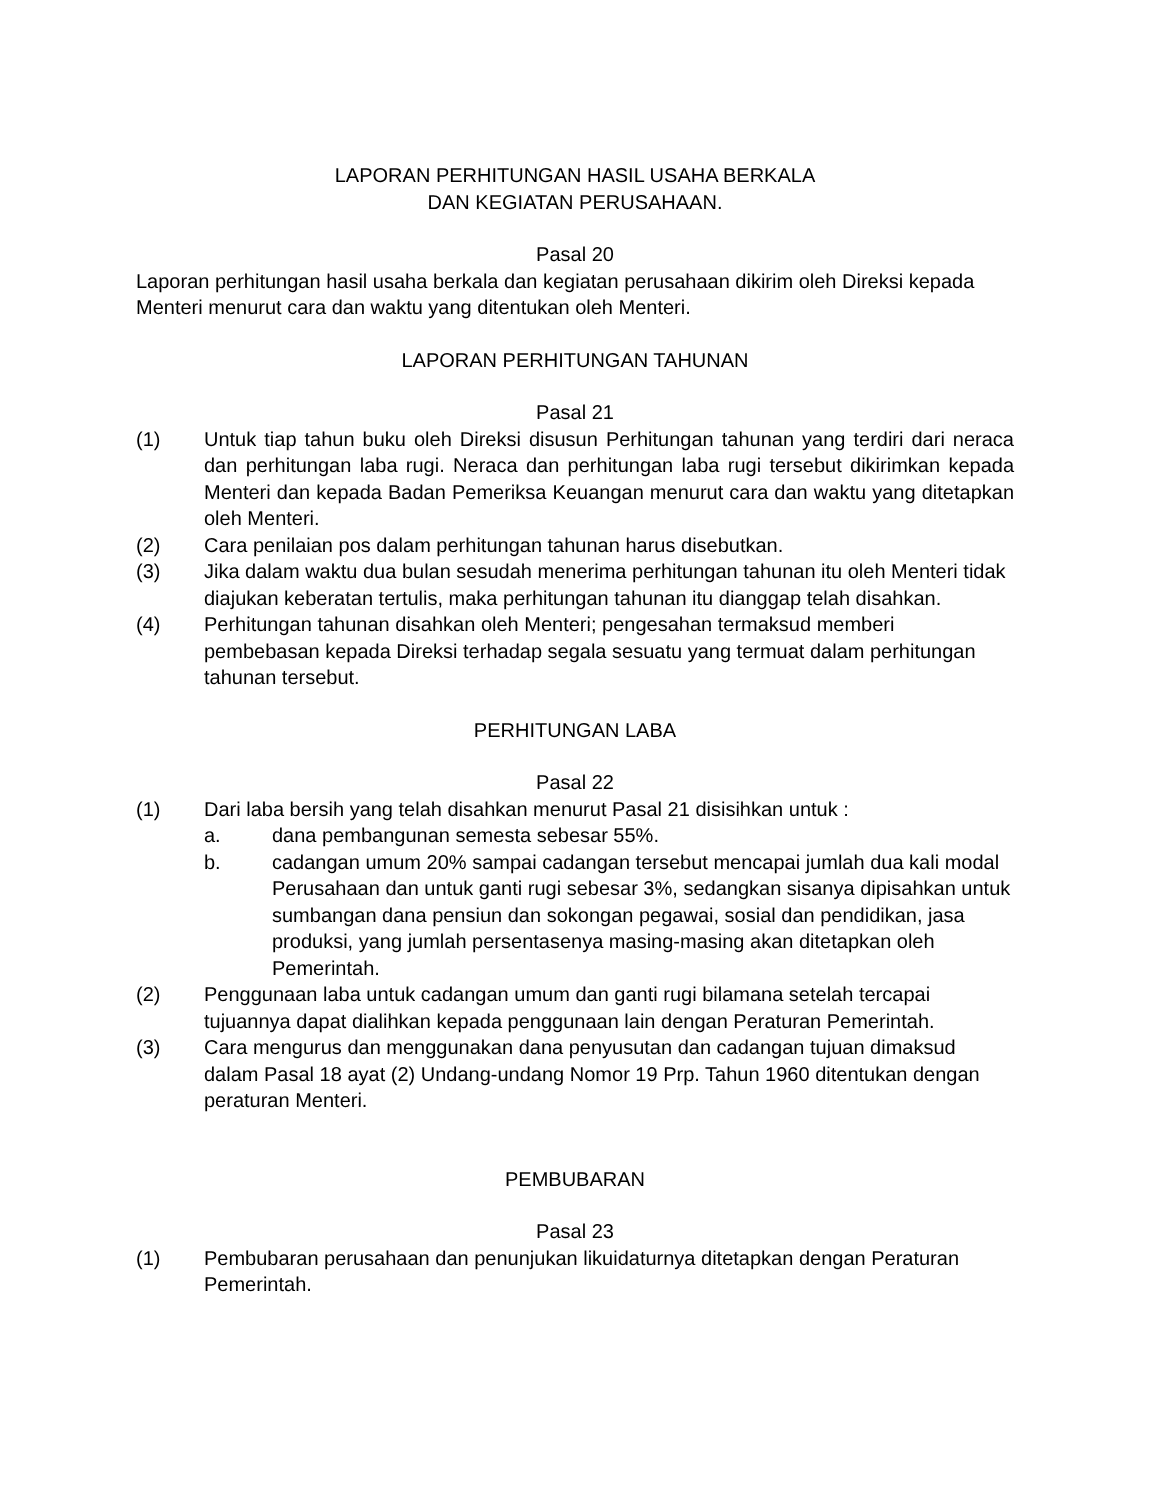LAPORAN PERHITUNGAN HASIL USAHA BERKALA
DAN KEGIATAN PERUSAHAAN.
Pasal 20
Laporan perhitungan hasil usaha berkala dan kegiatan perusahaan dikirim oleh Direksi kepada Menteri menurut cara dan waktu yang ditentukan oleh Menteri.
LAPORAN PERHITUNGAN TAHUNAN
Pasal 21
(1) Untuk tiap tahun buku oleh Direksi disusun Perhitungan tahunan yang terdiri dari neraca dan perhitungan laba rugi. Neraca dan perhitungan laba rugi tersebut dikirimkan kepada Menteri dan kepada Badan Pemeriksa Keuangan menurut cara dan waktu yang ditetapkan oleh Menteri.
(2) Cara penilaian pos dalam perhitungan tahunan harus disebutkan.
(3) Jika dalam waktu dua bulan sesudah menerima perhitungan tahunan itu oleh Menteri tidak diajukan keberatan tertulis, maka perhitungan tahunan itu dianggap telah disahkan.
(4) Perhitungan tahunan disahkan oleh Menteri; pengesahan termaksud memberi pembebasan kepada Direksi terhadap segala sesuatu yang termuat dalam perhitungan tahunan tersebut.
PERHITUNGAN LABA
Pasal 22
(1) Dari laba bersih yang telah disahkan menurut Pasal 21 disisihkan untuk :
a. dana pembangunan semesta sebesar 55%.
b. cadangan umum 20% sampai cadangan tersebut mencapai jumlah dua kali modal Perusahaan dan untuk ganti rugi sebesar 3%, sedangkan sisanya dipisahkan untuk sumbangan dana pensiun dan sokongan pegawai, sosial dan pendidikan, jasa produksi, yang jumlah persentasenya masing-masing akan ditetapkan oleh Pemerintah.
(2) Penggunaan laba untuk cadangan umum dan ganti rugi bilamana setelah tercapai tujuannya dapat dialihkan kepada penggunaan lain dengan Peraturan Pemerintah.
(3) Cara mengurus dan menggunakan dana penyusutan dan cadangan tujuan dimaksud dalam Pasal 18 ayat (2) Undang-undang Nomor 19 Prp. Tahun 1960 ditentukan dengan peraturan Menteri.
PEMBUBARAN
Pasal 23
(1) Pembubaran perusahaan dan penunjukan likuidaturnya ditetapkan dengan Peraturan Pemerintah.